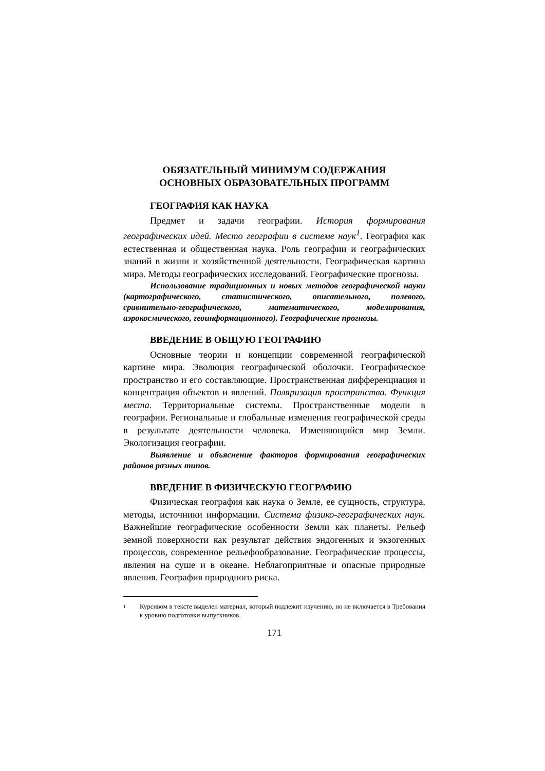ОБЯЗАТЕЛЬНЫЙ МИНИМУМ СОДЕРЖАНИЯ
ОСНОВНЫХ ОБРАЗОВАТЕЛЬНЫХ ПРОГРАММ
ГЕОГРАФИЯ КАК НАУКА
Предмет и задачи географии. История формирования географических идей. Место географии в системе наук<sup>1</sup>. География как естественная и общественная наука. Роль географии и географических знаний в жизни и хозяйственной деятельности. Географическая картина мира. Методы географических исследований. Географические прогнозы.
Использование традиционных и новых методов географической науки (картографического, статистического, описательного, полевого, сравнительно-географического, математического, моделирования, аэрокосмического, геоинформационного). Географические прогнозы.
ВВЕДЕНИЕ В ОБЩУЮ ГЕОГРАФИЮ
Основные теории и концепции современной географической картине мира. Эволюция географической оболочки. Географическое пространство и его составляющие. Пространственная дифференциация и концентрация объектов и явлений. Поляризация пространства. Функция места. Территориальные системы. Пространственные модели в географии. Региональные и глобальные изменения географической среды в результате деятельности человека. Изменяющийся мир Земли. Экологизация географии.
Выявление и объяснение факторов формирования географических районов разных типов.
ВВЕДЕНИЕ В ФИЗИЧЕСКУЮ ГЕОГРАФИЮ
Физическая география как наука о Земле, ее сущность, структура, методы, источники информации. Система физико-географических наук. Важнейшие географические особенности Земли как планеты. Рельеф земной поверхности как результат действия эндогенных и экзогенных процессов, современное рельефообразование. Географические процессы, явления на суше и в океане. Неблагоприятные и опасные природные явления. География природного риска.
1
Курсивом в тексте выделен материал, который подлежит изучению, но не включается в Требования к уровню подготовки выпускников.
171